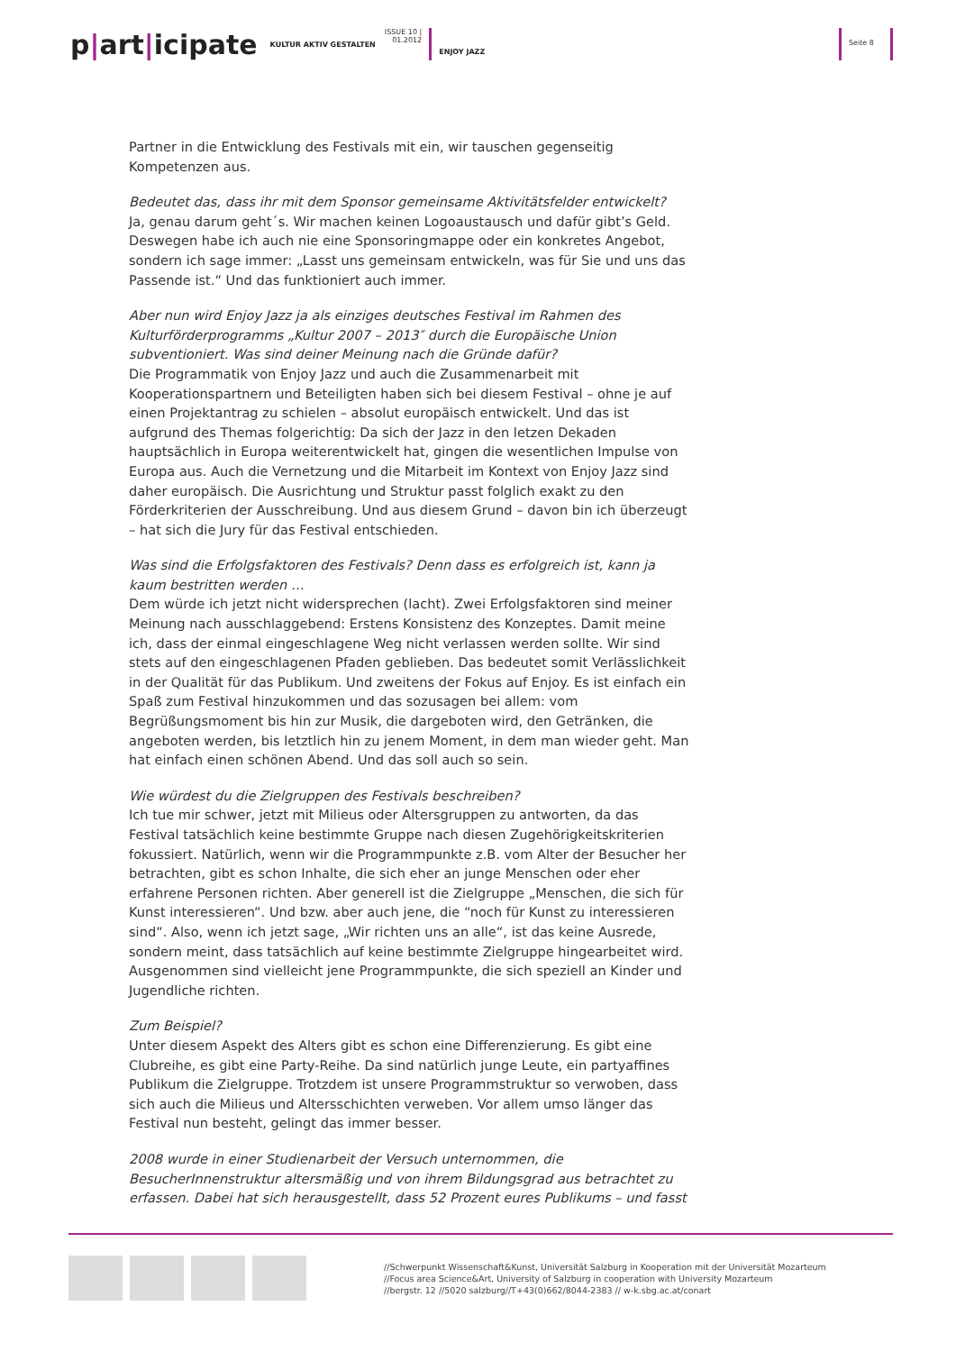p|art|icipate
KULTUR AKTIV GESTALTEN
ISSUE 10 |
01.2012
ENJOY JAZZ
Seite 8
Partner in die Entwicklung des Festivals mit ein, wir tauschen gegenseitig Kompetenzen aus.
Bedeutet das, dass ihr mit dem Sponsor gemeinsame Aktivitätsfelder entwickelt?
Ja, genau darum geht´s. Wir machen keinen Logoaustausch und dafür gibt’s Geld. Deswegen habe ich auch nie eine Sponsoringmappe oder ein konkretes Angebot, sondern ich sage immer: „Lasst uns gemeinsam entwickeln, was für Sie und uns das Passende ist.“ Und das funktioniert auch immer.
Aber nun wird Enjoy Jazz ja als einziges deutsches Festival im Rahmen des Kulturförderprogramms „Kultur 2007 – 2013″ durch die Europäische Union subventioniert. Was sind deiner Meinung nach die Gründe dafür?
Die Programmatik von Enjoy Jazz und auch die Zusammenarbeit mit Kooperationspartnern und Beteiligten haben sich bei diesem Festival – ohne je auf einen Projektantrag zu schielen – absolut europäisch entwickelt. Und das ist aufgrund des Themas folgerichtig: Da sich der Jazz in den letzen Dekaden hauptsächlich in Europa weiterentwickelt hat, gingen die wesentlichen Impulse von Europa aus. Auch die Vernetzung und die Mitarbeit im Kontext von Enjoy Jazz sind daher europäisch. Die Ausrichtung und Struktur passt folglich exakt zu den Förderkriterien der Ausschreibung. Und aus diesem Grund – davon bin ich überzeugt – hat sich die Jury für das Festival entschieden.
Was sind die Erfolgsfaktoren des Festivals? Denn dass es erfolgreich ist, kann ja kaum bestritten werden …
Dem würde ich jetzt nicht widersprechen (lacht). Zwei Erfolgsfaktoren sind meiner Meinung nach ausschlaggebend: Erstens Konsistenz des Konzeptes. Damit meine ich, dass der einmal eingeschlagene Weg nicht verlassen werden sollte. Wir sind stets auf den eingeschlagenen Pfaden geblieben. Das bedeutet somit Verlässlichkeit in der Qualität für das Publikum. Und zweitens der Fokus auf Enjoy. Es ist einfach ein Spaß zum Festival hinzukommen und das sozusagen bei allem: vom Begrüßungsmoment bis hin zur Musik, die dargeboten wird, den Getränken, die angeboten werden, bis letztlich hin zu jenem Moment, in dem man wieder geht. Man hat einfach einen schönen Abend. Und das soll auch so sein.
Wie würdest du die Zielgruppen des Festivals beschreiben?
Ich tue mir schwer, jetzt mit Milieus oder Altersgruppen zu antworten, da das Festival tatsächlich keine bestimmte Gruppe nach diesen Zugehörigkeitskriterien fokussiert. Natürlich, wenn wir die Programmpunkte z.B. vom Alter der Besucher her betrachten, gibt es schon Inhalte, die sich eher an junge Menschen oder eher erfahrene Personen richten. Aber generell ist die Zielgruppe „Menschen, die sich für Kunst interessieren“. Und bzw. aber auch jene, die “noch für Kunst zu interessieren sind“. Also, wenn ich jetzt sage, „Wir richten uns an alle“, ist das keine Ausrede, sondern meint, dass tatsächlich auf keine bestimmte Zielgruppe hingearbeitet wird. Ausgenommen sind vielleicht jene Programmpunkte, die sich speziell an Kinder und Jugendliche richten.
Zum Beispiel?
Unter diesem Aspekt des Alters gibt es schon eine Differenzierung. Es gibt eine Clubreihe, es gibt eine Party-Reihe. Da sind natürlich junge Leute, ein partyaffines Publikum die Zielgruppe. Trotzdem ist unsere Programmstruktur so verwoben, dass sich auch die Milieus und Altersschichten verweben. Vor allem umso länger das Festival nun besteht, gelingt das immer besser.
2008 wurde in einer Studienarbeit der Versuch unternommen, die BesucherInnenstruktur altersmäßig und von ihrem Bildungsgrad aus betrachtet zu erfassen. Dabei hat sich herausgestellt, dass 52 Prozent eures Publikums – und fasst
//Schwerpunkt Wissenschaft&Kunst, Universität Salzburg in Kooperation mit der Universität Mozarteum
//Focus area Science&Art, University of Salzburg in cooperation with University Mozarteum
//bergstr. 12 //5020 salzburg//T+43(0)662/8044-2383 // w-k.sbg.ac.at/conart